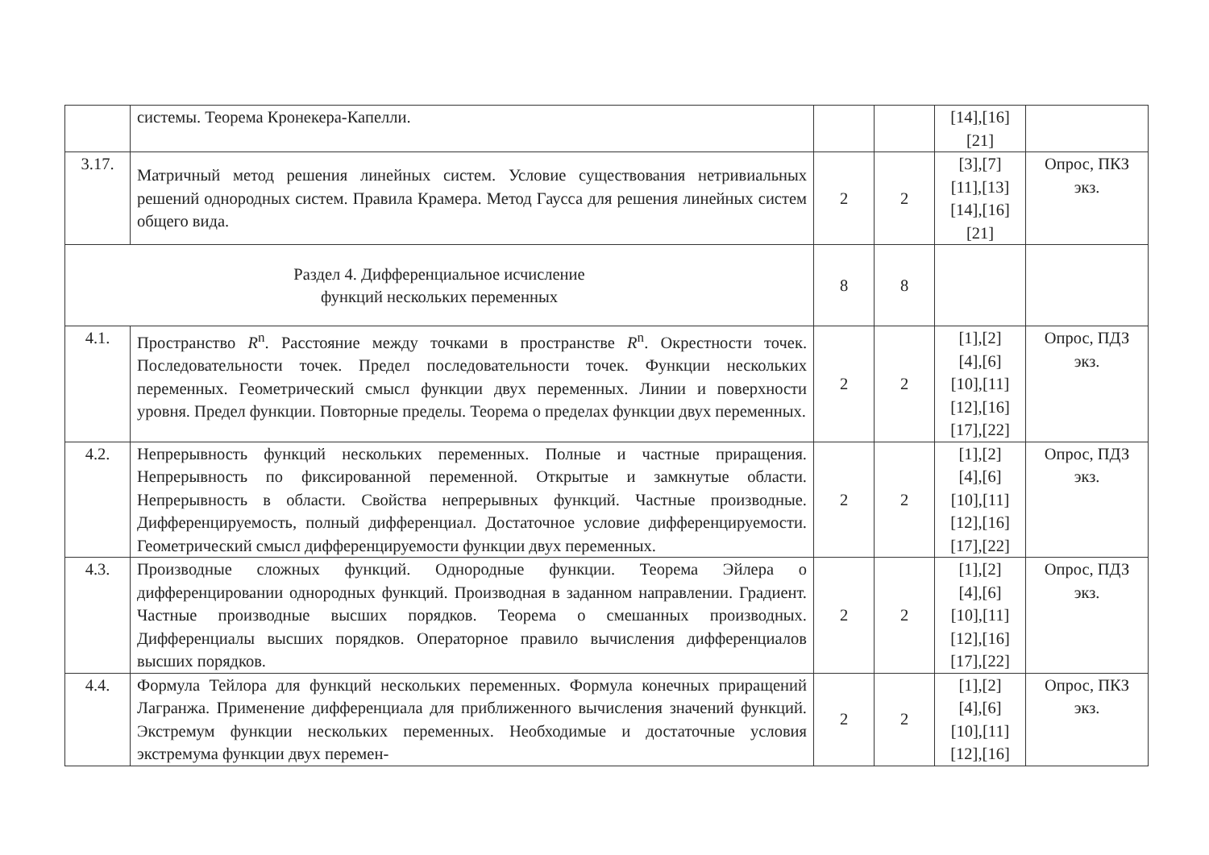| | системы. Теорема Кронекера-Капелли. | | | [14],[16] [21] | |
| 3.17. | Матричный метод решения линейных систем. Условие существования нетривиальных решений однородных систем. Правила Крамера. Метод Гаусса для решения линейных систем общего вида. | 2 | 2 | [3],[7] [11],[13] [14],[16] [21] | Опрос, ПКЗ экз. |
| Раздел 4. Дифференциальное исчисление функций нескольких переменных | | 8 | 8 | | |
| 4.1. | Пространство R<sup>n</sup>. Расстояние между точками в пространстве R<sup>n</sup>. Окрестности точек. Последовательности точек. Предел последовательности точек. Функции нескольких переменных. Геометрический смысл функции двух переменных. Линии и поверхности уровня. Предел функции. Повторные пределы. Теорема о пределах функции двух переменных. | 2 | 2 | [1],[2] [4],[6] [10],[11] [12],[16] [17],[22] | Опрос, ПДЗ экз. |
| 4.2. | Непрерывность функций нескольких переменных. Полные и частные приращения. Непрерывность по фиксированной переменной. Открытые и замкнутые области. Непрерывность в области. Свойства непрерывных функций. Частные производные. Дифференцируемость, полный дифференциал. Достаточное условие дифференцируемости. Геометрический смысл дифференцируемости функции двух переменных. | 2 | 2 | [1],[2] [4],[6] [10],[11] [12],[16] [17],[22] | Опрос, ПДЗ экз. |
| 4.3. | Производные сложных функций. Однородные функции. Теорема Эйлера о дифференцировании однородных функций. Производная в заданном направлении. Градиент. Частные производные высших порядков. Теорема о смешанных производных. Дифференциалы высших порядков. Операторное правило вычисления дифференциалов высших порядков. | 2 | 2 | [1],[2] [4],[6] [10],[11] [12],[16] [17],[22] | Опрос, ПДЗ экз. |
| 4.4. | Формула Тейлора для функций нескольких переменных. Формула конечных приращений Лагранжа. Применение дифференциала для приближенного вычисления значений функций. Экстремум функции нескольких переменных. Необходимые и достаточные условия экстремума функции двух перемен- | 2 | 2 | [1],[2] [4],[6] [10],[11] [12],[16] | Опрос, ПКЗ экз. |